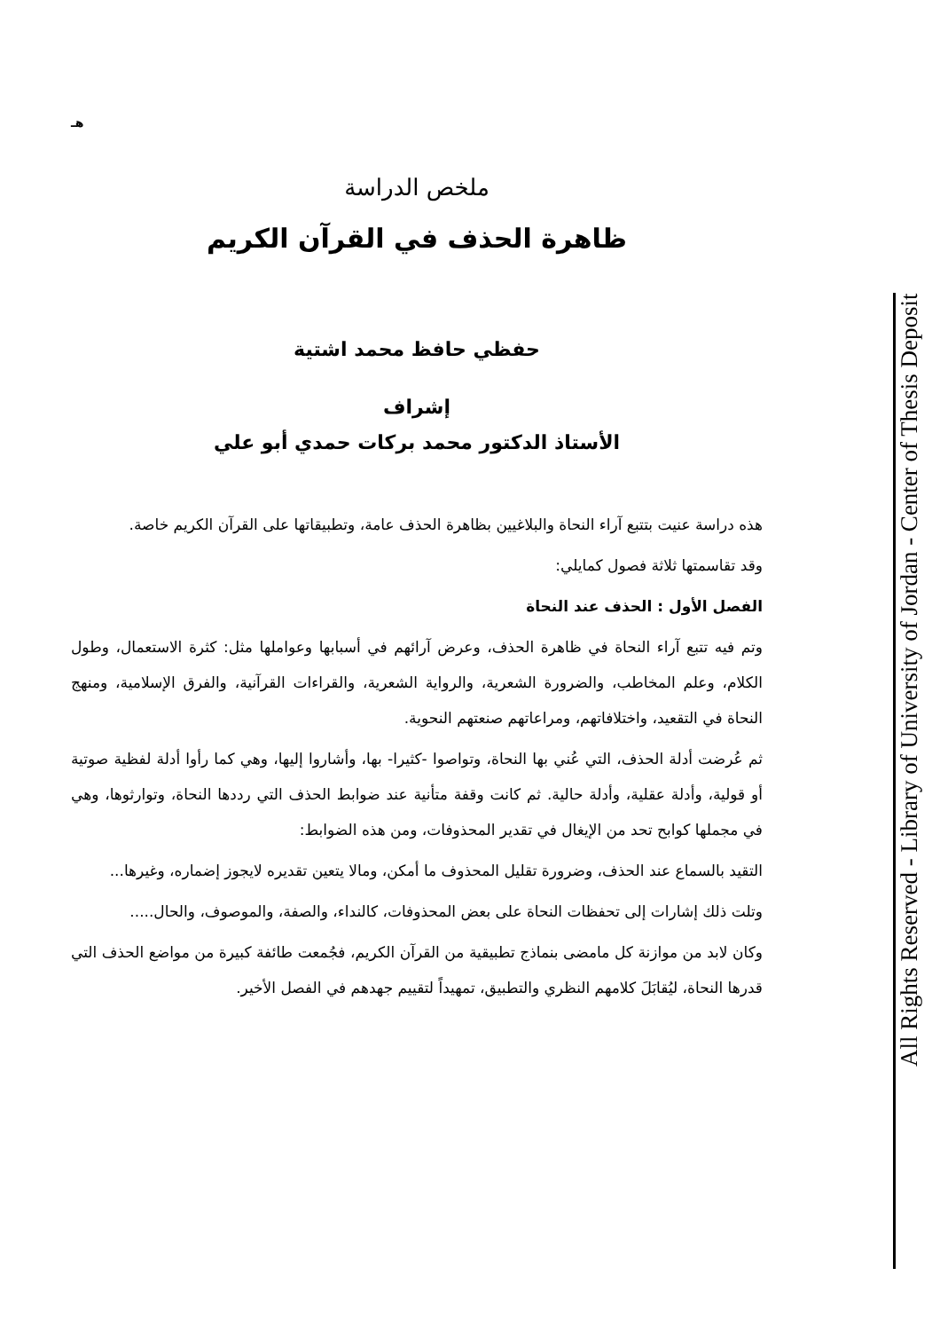All Rights Reserved - Library of University of Jordan - Center of Thesis Deposit
هـ
ملخص الدراسة
ظاهرة الحذف في القرآن الكريم
حفظي حافظ محمد اشتية
إشراف
الأستاذ الدكتور محمد بركات حمدي أبو علي
هذه دراسة عنيت بتتبع آراء النحاة والبلاغيين بظاهرة الحذف عامة، وتطبيقاتها على القرآن الكريم خاصة.
وقد تقاسمتها ثلاثة فصول كمايلي:
الفصل الأول : الحذف عند النحاة
وتم فيه تتبع آراء النحاة في ظاهرة الحذف، وعرض آرائهم في أسبابها وعواملها مثل: كثرة الاستعمال، وطول الكلام، وعلم المخاطب، والضرورة الشعرية، والرواية الشعرية، والقراءات القرآنية، والفرق الإسلامية، ومنهج النحاة في التقعيد، واختلافاتهم، ومراعاتهم صنعتهم النحوية.
ثم عُرضت أدلة الحذف، التي عُني بها النحاة، وتواصوا -كثيرا- بها، وأشاروا إليها، وهي كما رأوا أدلة لفظية صوتية أو قولية، وأدلة عقلية، وأدلة حالية. ثم كانت وقفة متأنية عند ضوابط الحذف التي رددها النحاة، وتوارثوها، وهي في مجملها كوابح تحد من الإيغال في تقدير المحذوفات، ومن هذه الضوابط:
التقيد بالسماع عند الحذف، وضرورة تقليل المحذوف ما أمكن، ومالا يتعين تقديره لايجوز إضماره، وغيرها...
وتلت ذلك إشارات إلى تحفظات النحاة على بعض المحذوفات، كالنداء، والصفة، والموصوف، والحال.....
وكان لابد من موازنة كل مامضى بنماذج تطبيقية من القرآن الكريم، فجُمعت طائفة كبيرة من مواضع الحذف التي قدرها النحاة، ليُقابَلَ كلامهم النظري والتطبيق، تمهيداً لتقييم جهدهم في الفصل الأخير.